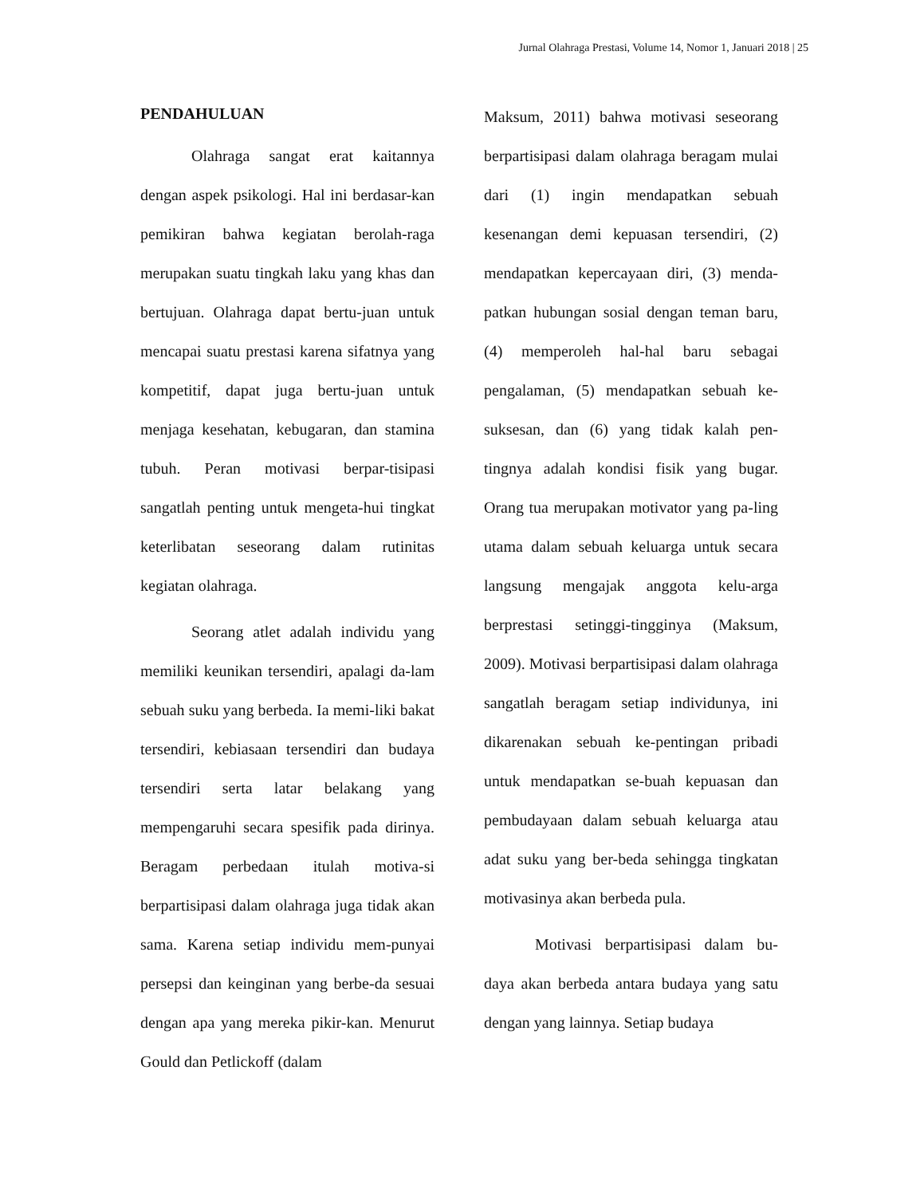Jurnal Olahraga Prestasi, Volume 14, Nomor 1, Januari 2018 | 25
PENDAHULUAN
Olahraga sangat erat kaitannya dengan aspek psikologi. Hal ini berdasar-kan pemikiran bahwa kegiatan berolah-raga merupakan suatu tingkah laku yang khas dan bertujuan. Olahraga dapat bertu-juan untuk mencapai suatu prestasi karena sifatnya yang kompetitif, dapat juga bertu-juan untuk menjaga kesehatan, kebugaran, dan stamina tubuh. Peran motivasi berpar-tisipasi sangatlah penting untuk mengeta-hui tingkat keterlibatan seseorang dalam rutinitas kegiatan olahraga.
Seorang atlet adalah individu yang memiliki keunikan tersendiri, apalagi da-lam sebuah suku yang berbeda. Ia memi-liki bakat tersendiri, kebiasaan tersendiri dan budaya tersendiri serta latar belakang yang mempengaruhi secara spesifik pada dirinya. Beragam perbedaan itulah motiva-si berpartisipasi dalam olahraga juga tidak akan sama. Karena setiap individu mem-punyai persepsi dan keinginan yang berbe-da sesuai dengan apa yang mereka pikir-kan. Menurut Gould dan Petlickoff (dalam
Maksum, 2011) bahwa motivasi seseorang berpartisipasi dalam olahraga beragam mulai dari (1) ingin mendapatkan sebuah kesenangan demi kepuasan tersendiri, (2) mendapatkan kepercayaan diri, (3) menda-patkan hubungan sosial dengan teman baru, (4) memperoleh hal-hal baru sebagai pengalaman, (5) mendapatkan sebuah ke-suksesan, dan (6) yang tidak kalah pen-tingnya adalah kondisi fisik yang bugar. Orang tua merupakan motivator yang pa-ling utama dalam sebuah keluarga untuk secara langsung mengajak anggota kelu-arga berprestasi setinggi-tingginya (Maksum, 2009). Motivasi berpartisipasi dalam olahraga sangatlah beragam setiap individunya, ini dikarenakan sebuah ke-pentingan pribadi untuk mendapatkan se-buah kepuasan dan pembudayaan dalam sebuah keluarga atau adat suku yang ber-beda sehingga tingkatan motivasinya akan berbeda pula.
Motivasi berpartisipasi dalam bu-daya akan berbeda antara budaya yang satu dengan yang lainnya. Setiap budaya